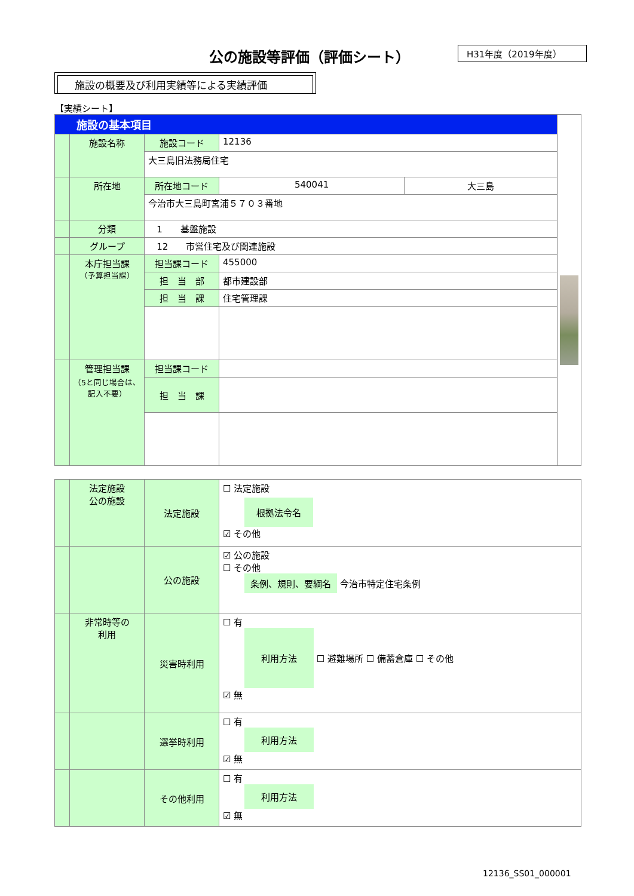公の施設等評価（評価シート） H31年度（2019年度）
施設の概要及び利用実績等による実績評価
【実績シート】
| 施設の基本項目 | | | | | |
| | 施設名称 | 施設コード | 12136 | | |
| | | 大三島旧法務局住宅 | | | |
| | 所在地 | 所在地コード | 540041 | 大三島 | |
| | | 今治市大三島町宮浦５７０３番地 | | | |
| | 分類 | 1 基盤施設 | | | |
| | グループ | 12 市営住宅及び関連施設 | | | |
| | 本庁担当課 （予算担当課） | 担当課コード | 455000 | | |
| | | 担 当 部 | 都市建設部 | | |
| | | 担 当 課 | 住宅管理課 | | |
| | 管理担当課 （5と同じ場合は、記入不要） | 担当課コード | | | |
| | | 担 当 課 | | | |
| | 法定施設 公の施設 | 法定施設 | ☐ 法定施設 根拠法令名 ☑ その他 |
| | | 公の施設 | ☑ 公の施設 ☐ その他 条例、規則、要綱名 今治市特定住宅条例 |
| | 非常時等の 利用 | 災害時利用 | ☐ 有 利用方法 ☐ 避難場所 ☐ 備蓄倉庫 ☐ その他 ☑ 無 |
| | | 選挙時利用 | ☐ 有 利用方法 ☑ 無 |
| | | その他利用 | ☐ 有 利用方法 ☑ 無 |
12136_SS01_000001